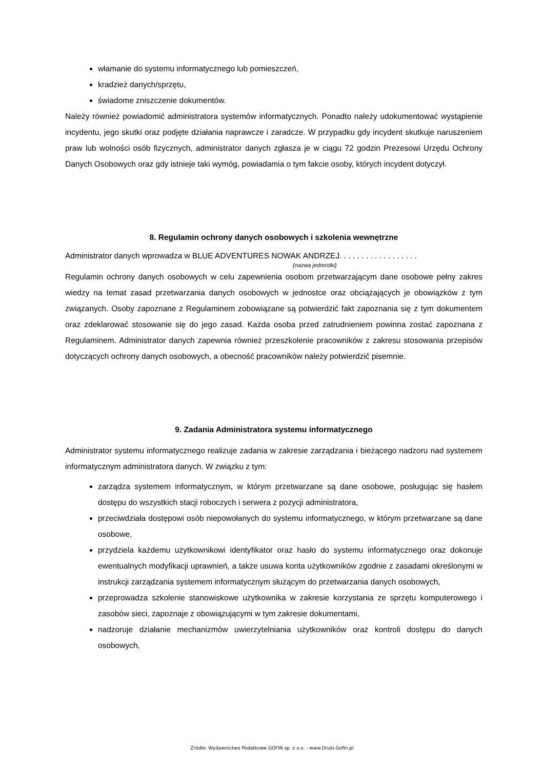włamanie do systemu informatycznego lub pomieszczeń,
kradzież danych/sprzętu,
świadome zniszczenie dokumentów.
Należy również powiadomić administratora systemów informatycznych. Ponadto należy udokumentować wystąpienie incydentu, jego skutki oraz podjęte działania naprawcze i zaradcze. W przypadku gdy incydent skutkuje naruszeniem praw lub wolności osób fizycznych, administrator danych zgłasza je w ciągu 72 godzin Prezesowi Urzędu Ochrony Danych Osobowych oraz gdy istnieje taki wymóg, powiadamia o tym fakcie osoby, których incydent dotyczył.
8. Regulamin ochrony danych osobowych i szkolenia wewnętrzne
Administrator danych wprowadza w BLUE ADVENTURES NOWAK ANDRZEJ. . . . . . . . . . . . . . . . . .
(nazwa jednostki)
Regulamin ochrony danych osobowych w celu zapewnienia osobom przetwarzającym dane osobowe pełny zakres wiedzy na temat zasad przetwarzania danych osobowych w jednostce oraz obciążających je obowiązków z tym związanych. Osoby zapoznane z Regulaminem zobowiązane są potwierdzić fakt zapoznania się z tym dokumentem oraz zdeklarować stosowanie się do jego zasad. Każda osoba przed zatrudnieniem powinna zostać zapoznana z Regulaminem. Administrator danych zapewnia również przeszkolenie pracowników z zakresu stosowania przepisów dotyczących ochrony danych osobowych, a obecność pracowników należy potwierdzić pisemnie.
9. Zadania Administratora systemu informatycznego
Administrator systemu informatycznego realizuje zadania w zakresie zarządzania i bieżącego nadzoru nad systemem informatycznym administratora danych. W związku z tym:
zarządza systemem informatycznym, w którym przetwarzane są dane osobowe, posługując się hasłem dostępu do wszystkich stacji roboczych i serwera z pozycji administratora,
przeciwdziała dostępowi osób niepowołanych do systemu informatycznego, w którym przetwarzane są dane osobowe,
przydziela każdemu użytkownikowi identyfikator oraz hasło do systemu informatycznego oraz dokonuje ewentualnych modyfikacji uprawnień, a także usuwa konta użytkowników zgodnie z zasadami określonymi w instrukcji zarządzania systemem informatycznym służącym do przetwarzania danych osobowych,
przeprowadza szkolenie stanowiskowe użytkownika w zakresie korzystania ze sprzętu komputerowego i zasobów sieci, zapoznaje z obowiązującymi w tym zakresie dokumentami,
nadzoruje działanie mechanizmów uwierzytelniania użytkowników oraz kontroli dostępu do danych osobowych,
Źródło: Wydawnictwo Podatkowe GOFIN sp. z o.o. - www.Druki.Gofin.pl